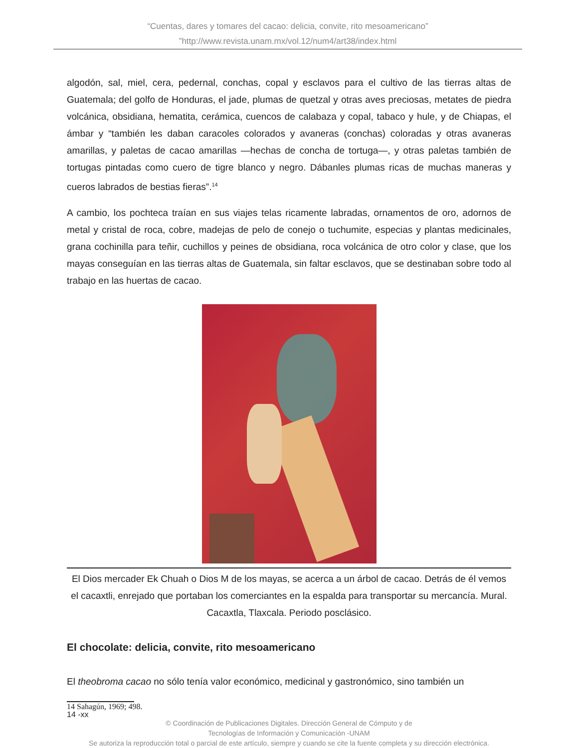“Cuentas, dares y tomares del cacao: delicia, convite, rito mesoamericano”
”http://www.revista.unam.mx/vol.12/num4/art38/index.html
algodón, sal, miel, cera, pedernal, conchas, copal y esclavos para el cultivo de las tierras altas de Guatemala; del golfo de Honduras, el jade, plumas de quetzal y otras aves preciosas, metates de piedra volcánica, obsidiana, hematita, cerámica, cuencos de calabaza y copal, tabaco y hule, y de Chiapas, el ámbar y “también les daban caracoles colorados y avaneras (conchas) coloradas y otras avaneras amarillas, y paletas de cacao amarillas —hechas de concha de tortuga—, y otras paletas también de tortugas pintadas como cuero de tigre blanco y negro. Dábanles plumas ricas de muchas maneras y cueros labrados de bestias fieras”.<sup>14</sup>
A cambio, los pochteca traían en sus viajes telas ricamente labradas, ornamentos de oro, adornos de metal y cristal de roca, cobre, madejas de pelo de conejo o tuchumite, especias y plantas medicinales, grana cochinilla para teñir, cuchillos y peines de obsidiana, roca volcánica de otro color y clase, que los mayas conseguían en las tierras altas de Guatemala, sin faltar esclavos, que se destinaban sobre todo al trabajo en las huertas de cacao.
El Dios mercader Ek Chuah o Dios M de los mayas, se acerca a un árbol de cacao. Detrás de él vemos el cacaxtli, enrejado que portaban los comerciantes en la espalda para transportar su mercancía. Mural. Cacaxtla, Tlaxcala. Periodo posclásico.
El chocolate: delicia, convite, rito mesoamericano
El theobroma cacao no sólo tenía valor económico, medicinal y gastronómico, sino también un
14 Sahagún, 1969; 498.
14 -xx
© Coordinación de Publicaciones Digitales. Dirección General de Cómputo y de
Tecnologías de Información y Comunicación -UNAM
Se autoriza la reproducción total o parcial de este artículo, siempre y cuando se cite la fuente completa y su dirección electrónica.